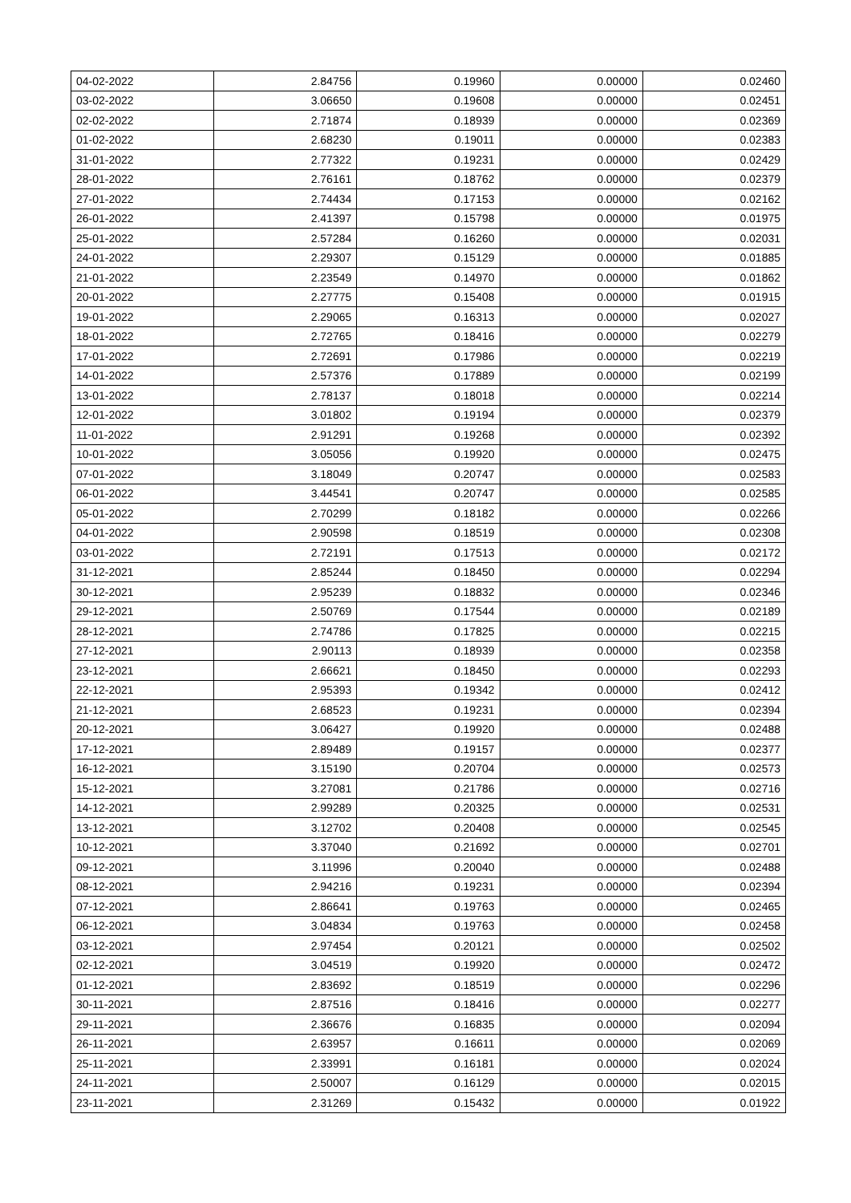| 04-02-2022 | 2.84756 | 0.19960 | 0.00000 | 0.02460 |
| 03-02-2022 | 3.06650 | 0.19608 | 0.00000 | 0.02451 |
| 02-02-2022 | 2.71874 | 0.18939 | 0.00000 | 0.02369 |
| 01-02-2022 | 2.68230 | 0.19011 | 0.00000 | 0.02383 |
| 31-01-2022 | 2.77322 | 0.19231 | 0.00000 | 0.02429 |
| 28-01-2022 | 2.76161 | 0.18762 | 0.00000 | 0.02379 |
| 27-01-2022 | 2.74434 | 0.17153 | 0.00000 | 0.02162 |
| 26-01-2022 | 2.41397 | 0.15798 | 0.00000 | 0.01975 |
| 25-01-2022 | 2.57284 | 0.16260 | 0.00000 | 0.02031 |
| 24-01-2022 | 2.29307 | 0.15129 | 0.00000 | 0.01885 |
| 21-01-2022 | 2.23549 | 0.14970 | 0.00000 | 0.01862 |
| 20-01-2022 | 2.27775 | 0.15408 | 0.00000 | 0.01915 |
| 19-01-2022 | 2.29065 | 0.16313 | 0.00000 | 0.02027 |
| 18-01-2022 | 2.72765 | 0.18416 | 0.00000 | 0.02279 |
| 17-01-2022 | 2.72691 | 0.17986 | 0.00000 | 0.02219 |
| 14-01-2022 | 2.57376 | 0.17889 | 0.00000 | 0.02199 |
| 13-01-2022 | 2.78137 | 0.18018 | 0.00000 | 0.02214 |
| 12-01-2022 | 3.01802 | 0.19194 | 0.00000 | 0.02379 |
| 11-01-2022 | 2.91291 | 0.19268 | 0.00000 | 0.02392 |
| 10-01-2022 | 3.05056 | 0.19920 | 0.00000 | 0.02475 |
| 07-01-2022 | 3.18049 | 0.20747 | 0.00000 | 0.02583 |
| 06-01-2022 | 3.44541 | 0.20747 | 0.00000 | 0.02585 |
| 05-01-2022 | 2.70299 | 0.18182 | 0.00000 | 0.02266 |
| 04-01-2022 | 2.90598 | 0.18519 | 0.00000 | 0.02308 |
| 03-01-2022 | 2.72191 | 0.17513 | 0.00000 | 0.02172 |
| 31-12-2021 | 2.85244 | 0.18450 | 0.00000 | 0.02294 |
| 30-12-2021 | 2.95239 | 0.18832 | 0.00000 | 0.02346 |
| 29-12-2021 | 2.50769 | 0.17544 | 0.00000 | 0.02189 |
| 28-12-2021 | 2.74786 | 0.17825 | 0.00000 | 0.02215 |
| 27-12-2021 | 2.90113 | 0.18939 | 0.00000 | 0.02358 |
| 23-12-2021 | 2.66621 | 0.18450 | 0.00000 | 0.02293 |
| 22-12-2021 | 2.95393 | 0.19342 | 0.00000 | 0.02412 |
| 21-12-2021 | 2.68523 | 0.19231 | 0.00000 | 0.02394 |
| 20-12-2021 | 3.06427 | 0.19920 | 0.00000 | 0.02488 |
| 17-12-2021 | 2.89489 | 0.19157 | 0.00000 | 0.02377 |
| 16-12-2021 | 3.15190 | 0.20704 | 0.00000 | 0.02573 |
| 15-12-2021 | 3.27081 | 0.21786 | 0.00000 | 0.02716 |
| 14-12-2021 | 2.99289 | 0.20325 | 0.00000 | 0.02531 |
| 13-12-2021 | 3.12702 | 0.20408 | 0.00000 | 0.02545 |
| 10-12-2021 | 3.37040 | 0.21692 | 0.00000 | 0.02701 |
| 09-12-2021 | 3.11996 | 0.20040 | 0.00000 | 0.02488 |
| 08-12-2021 | 2.94216 | 0.19231 | 0.00000 | 0.02394 |
| 07-12-2021 | 2.86641 | 0.19763 | 0.00000 | 0.02465 |
| 06-12-2021 | 3.04834 | 0.19763 | 0.00000 | 0.02458 |
| 03-12-2021 | 2.97454 | 0.20121 | 0.00000 | 0.02502 |
| 02-12-2021 | 3.04519 | 0.19920 | 0.00000 | 0.02472 |
| 01-12-2021 | 2.83692 | 0.18519 | 0.00000 | 0.02296 |
| 30-11-2021 | 2.87516 | 0.18416 | 0.00000 | 0.02277 |
| 29-11-2021 | 2.36676 | 0.16835 | 0.00000 | 0.02094 |
| 26-11-2021 | 2.63957 | 0.16611 | 0.00000 | 0.02069 |
| 25-11-2021 | 2.33991 | 0.16181 | 0.00000 | 0.02024 |
| 24-11-2021 | 2.50007 | 0.16129 | 0.00000 | 0.02015 |
| 23-11-2021 | 2.31269 | 0.15432 | 0.00000 | 0.01922 |